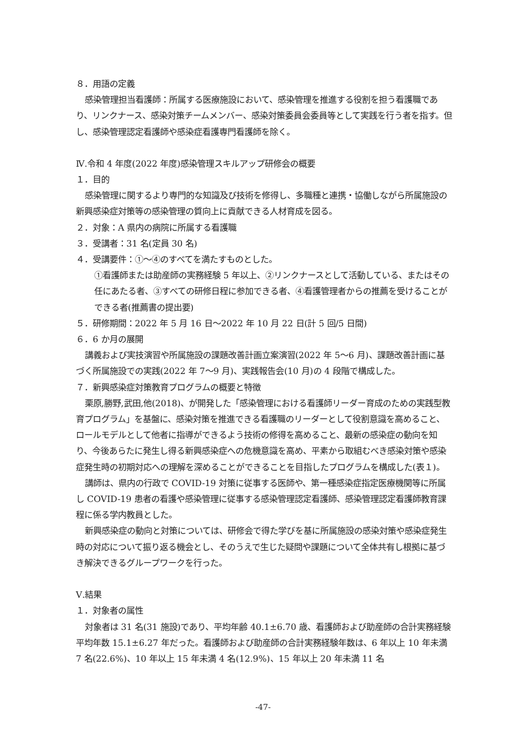８．用語の定義
感染管理担当看護師：所属する医療施設において、感染管理を推進する役割を担う看護職であり、リンクナース、感染対策チームメンバー、感染対策委員会委員等として実践を行う者を指す。但し、感染管理認定看護師や感染症看護専門看護師を除く。
Ⅳ.令和 4 年度(2022 年度)感染管理スキルアップ研修会の概要
１．目的
感染管理に関するより専門的な知識及び技術を修得し、多職種と連携・協働しながら所属施設の新興感染症対策等の感染管理の質向上に貢献できる人材育成を図る。
２．対象：A 県内の病院に所属する看護職
３．受講者：31 名(定員 30 名)
４．受講要件：①～④のすべてを満たすものとした。
①看護師または助産師の実務経験 5 年以上、②リンクナースとして活動している、またはその任にあたる者、③すべての研修日程に参加できる者、④看護管理者からの推薦を受けることができる者(推薦書の提出要)
５．研修期間：2022 年 5 月 16 日～2022 年 10 月 22 日(計 5 回/5 日間)
６．6 か月の展開
講義および実技演習や所属施設の課題改善計画立案演習(2022 年 5～6 月)、課題改善計画に基づく所属施設での実践(2022 年 7～9 月)、実践報告会(10 月)の 4 段階で構成した。
７．新興感染症対策教育プログラムの概要と特徴
栗原,勝野,武田,他(2018)、が開発した「感染管理における看護師リーダー育成のための実践型教育プログラム」を基盤に、感染対策を推進できる看護職のリーダーとして役割意識を高めること、ロールモデルとして他者に指導ができるよう技術の修得を高めること、最新の感染症の動向を知り、今後あらたに発生し得る新興感染症への危機意識を高め、平素から取組むべき感染対策や感染症発生時の初期対応への理解を深めることができることを目指したプログラムを構成した(表１)。
講師は、県内の行政で COVID-19 対策に従事する医師や、第一種感染症指定医療機関等に所属し COVID-19 患者の看護や感染管理に従事する感染管理認定看護師、感染管理認定看護師教育課程に係る学内教員とした。
新興感染症の動向と対策については、研修会で得た学びを基に所属施設の感染対策や感染症発生時の対応について振り返る機会とし、そのうえで生じた疑問や課題について全体共有し根拠に基づき解決できるグループワークを行った。
Ⅴ.結果
１．対象者の属性
対象者は 31 名(31 施設)であり、平均年齢 40.1±6.70 歳、看護師および助産師の合計実務経験平均年数 15.1±6.27 年だった。看護師および助産師の合計実務経験年数は、6 年以上 10 年未満 7 名(22.6%)、10 年以上 15 年未満 4 名(12.9%)、15 年以上 20 年未満 11 名
-47-